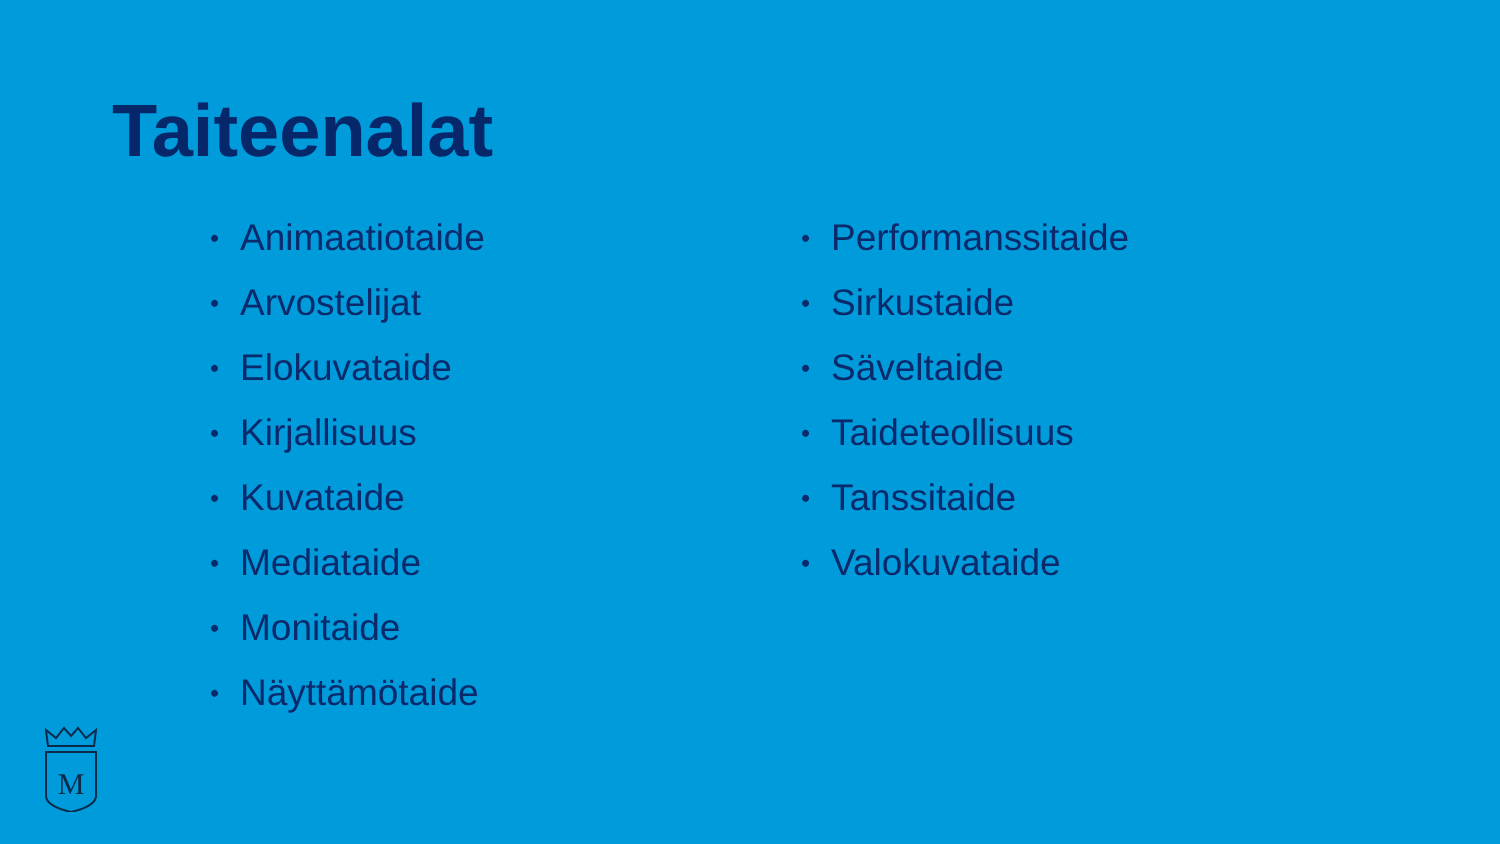Taiteenalat
• Animaatiotaide
• Arvostelijat
• Elokuvataide
• Kirjallisuus
• Kuvataide
• Mediataide
• Monitaide
• Näyttämötaide
• Performanssitaide
• Sirkustaide
• Säveltaide
• Taideteollisuus
• Tanssitaide
• Valokuvataide
M